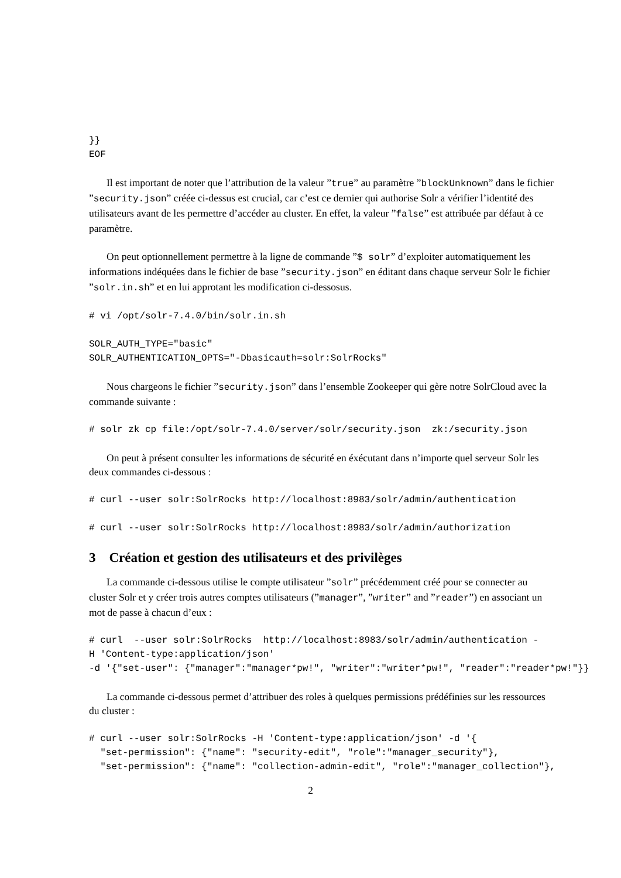}}
EOF
Il est important de noter que l’attribution de la valeur ”true” au paramètre ”blockUnknown” dans le fichier ”security.json” créée ci-dessus est crucial, car c’est ce dernier qui authorise Solr a vérifier l’identité des utilisateurs avant de les permettre d’accéder au cluster. En effet, la valeur ”false” est attribuée par défaut à ce paramètre.
On peut optionnellement permettre à la ligne de commande ”$ solr” d’exploiter automatiquement les informations indéquées dans le fichier de base ”security.json” en éditant dans chaque serveur Solr le fichier ”solr.in.sh” et en lui approtant les modification ci-dessosus.
# vi /opt/solr-7.4.0/bin/solr.in.sh
SOLR_AUTH_TYPE="basic"
SOLR_AUTHENTICATION_OPTS="-Dbasicauth=solr:SolrRocks"
Nous chargeons le fichier ”security.json” dans l’ensemble Zookeeper qui gère notre SolrCloud avec la commande suivante :
# solr zk cp file:/opt/solr-7.4.0/server/solr/security.json  zk:/security.json
On peut à présent consulter les informations de sécurité en éxécutant dans n’importe quel serveur Solr les deux commandes ci-dessous :
# curl --user solr:SolrRocks http://localhost:8983/solr/admin/authentication
# curl --user solr:SolrRocks http://localhost:8983/solr/admin/authorization
3 Création et gestion des utilisateurs et des privilèges
La commande ci-dessous utilise le compte utilisateur ”solr” précédemment créé pour se connecter au cluster Solr et y créer trois autres comptes utilisateurs (”manager”, ”writer” and ”reader”) en associant un mot de passe à chacun d’eux :
# curl  --user solr:SolrRocks  http://localhost:8983/solr/admin/authentication -
H 'Content-type:application/json'
-d '{"set-user": {"manager":"manager*pw!", "writer":"writer*pw!", "reader":"reader*pw!"}}
La commande ci-dessous permet d’attribuer des roles à quelques permissions prédéfinies sur les ressources du cluster :
# curl --user solr:SolrRocks -H 'Content-type:application/json' -d '{
  "set-permission": {"name": "security-edit", "role":"manager_security"},
  "set-permission": {"name": "collection-admin-edit", "role":"manager_collection"},
2